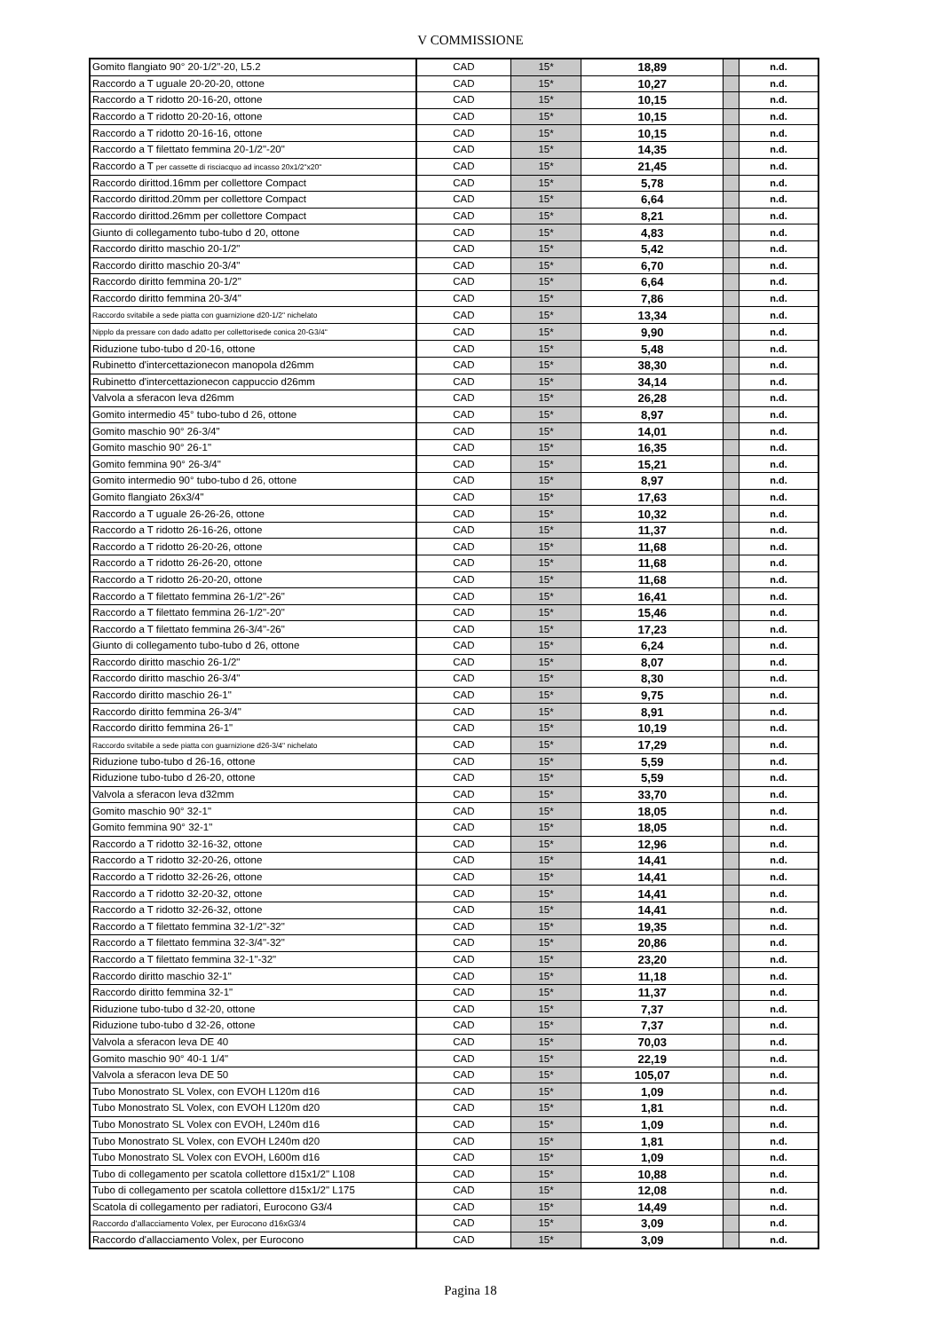V COMMISSIONE
| Gomito flangiato 90° 20-1/2"-20, L5.2 | CAD | 15* | 18,89 | | n.d. |
| Raccordo a T uguale 20-20-20, ottone | CAD | 15* | 10,27 | | n.d. |
| Raccordo a T ridotto 20-16-20, ottone | CAD | 15* | 10,15 | | n.d. |
| Raccordo a T ridotto 20-20-16, ottone | CAD | 15* | 10,15 | | n.d. |
| Raccordo a T ridotto 20-16-16, ottone | CAD | 15* | 10,15 | | n.d. |
| Raccordo a T filettato femmina 20-1/2"-20" | CAD | 15* | 14,35 | | n.d. |
| Raccordo a T per cassette di risciacquo ad incasso 20x1/2"x20" | CAD | 15* | 21,45 | | n.d. |
| Raccordo dirittod.16mm per collettore Compact | CAD | 15* | 5,78 | | n.d. |
| Raccordo dirittod.20mm per collettore Compact | CAD | 15* | 6,64 | | n.d. |
| Raccordo dirittod.26mm per collettore Compact | CAD | 15* | 8,21 | | n.d. |
| Giunto di collegamento tubo-tubo d 20, ottone | CAD | 15* | 4,83 | | n.d. |
| Raccordo diritto maschio 20-1/2" | CAD | 15* | 5,42 | | n.d. |
| Raccordo diritto maschio 20-3/4" | CAD | 15* | 6,70 | | n.d. |
| Raccordo diritto femmina 20-1/2" | CAD | 15* | 6,64 | | n.d. |
| Raccordo diritto femmina 20-3/4" | CAD | 15* | 7,86 | | n.d. |
| Raccordo svitabile a sede piatta con guarnizione d20-1/2" nichelato | CAD | 15* | 13,34 | | n.d. |
| Nipplo da pressare con dado adatto per collettorisede conica 20-G3/4" | CAD | 15* | 9,90 | | n.d. |
| Riduzione tubo-tubo d 20-16, ottone | CAD | 15* | 5,48 | | n.d. |
| Rubinetto d'intercettazionecon manopola d26mm | CAD | 15* | 38,30 | | n.d. |
| Rubinetto d'intercettazionecon cappuccio d26mm | CAD | 15* | 34,14 | | n.d. |
| Valvola a sferacon leva d26mm | CAD | 15* | 26,28 | | n.d. |
| Gomito intermedio 45° tubo-tubo d 26, ottone | CAD | 15* | 8,97 | | n.d. |
| Gomito maschio 90° 26-3/4" | CAD | 15* | 14,01 | | n.d. |
| Gomito maschio 90° 26-1" | CAD | 15* | 16,35 | | n.d. |
| Gomito femmina 90° 26-3/4" | CAD | 15* | 15,21 | | n.d. |
| Gomito intermedio 90° tubo-tubo d 26, ottone | CAD | 15* | 8,97 | | n.d. |
| Gomito flangiato 26x3/4" | CAD | 15* | 17,63 | | n.d. |
| Raccordo a T uguale 26-26-26, ottone | CAD | 15* | 10,32 | | n.d. |
| Raccordo a T ridotto 26-16-26, ottone | CAD | 15* | 11,37 | | n.d. |
| Raccordo a T ridotto 26-20-26, ottone | CAD | 15* | 11,68 | | n.d. |
| Raccordo a T ridotto 26-26-20, ottone | CAD | 15* | 11,68 | | n.d. |
| Raccordo a T ridotto 26-20-20, ottone | CAD | 15* | 11,68 | | n.d. |
| Raccordo a T filettato femmina 26-1/2"-26" | CAD | 15* | 16,41 | | n.d. |
| Raccordo a T filettato femmina 26-1/2"-20" | CAD | 15* | 15,46 | | n.d. |
| Raccordo a T filettato femmina 26-3/4"-26" | CAD | 15* | 17,23 | | n.d. |
| Giunto di collegamento tubo-tubo d 26, ottone | CAD | 15* | 6,24 | | n.d. |
| Raccordo diritto maschio 26-1/2" | CAD | 15* | 8,07 | | n.d. |
| Raccordo diritto maschio 26-3/4" | CAD | 15* | 8,30 | | n.d. |
| Raccordo diritto maschio 26-1" | CAD | 15* | 9,75 | | n.d. |
| Raccordo diritto femmina 26-3/4" | CAD | 15* | 8,91 | | n.d. |
| Raccordo diritto femmina 26-1" | CAD | 15* | 10,19 | | n.d. |
| Raccordo svitabile a sede piatta con guarnizione d26-3/4" nichelato | CAD | 15* | 17,29 | | n.d. |
| Riduzione tubo-tubo d 26-16, ottone | CAD | 15* | 5,59 | | n.d. |
| Riduzione tubo-tubo d 26-20, ottone | CAD | 15* | 5,59 | | n.d. |
| Valvola a sferacon leva d32mm | CAD | 15* | 33,70 | | n.d. |
| Gomito maschio 90° 32-1" | CAD | 15* | 18,05 | | n.d. |
| Gomito femmina 90° 32-1" | CAD | 15* | 18,05 | | n.d. |
| Raccordo a T ridotto 32-16-32, ottone | CAD | 15* | 12,96 | | n.d. |
| Raccordo a T ridotto 32-20-26, ottone | CAD | 15* | 14,41 | | n.d. |
| Raccordo a T ridotto 32-26-26, ottone | CAD | 15* | 14,41 | | n.d. |
| Raccordo a T ridotto 32-20-32, ottone | CAD | 15* | 14,41 | | n.d. |
| Raccordo a T ridotto 32-26-32, ottone | CAD | 15* | 14,41 | | n.d. |
| Raccordo a T filettato femmina 32-1/2"-32" | CAD | 15* | 19,35 | | n.d. |
| Raccordo a T filettato femmina 32-3/4"-32" | CAD | 15* | 20,86 | | n.d. |
| Raccordo a T filettato femmina 32-1"-32" | CAD | 15* | 23,20 | | n.d. |
| Raccordo diritto maschio 32-1" | CAD | 15* | 11,18 | | n.d. |
| Raccordo diritto femmina 32-1" | CAD | 15* | 11,37 | | n.d. |
| Riduzione tubo-tubo d 32-20, ottone | CAD | 15* | 7,37 | | n.d. |
| Riduzione tubo-tubo d 32-26, ottone | CAD | 15* | 7,37 | | n.d. |
| Valvola a sferacon leva DE 40 | CAD | 15* | 70,03 | | n.d. |
| Gomito maschio 90° 40-1 1/4" | CAD | 15* | 22,19 | | n.d. |
| Valvola a sferacon leva DE 50 | CAD | 15* | 105,07 | | n.d. |
| Tubo Monostrato SL Volex, con EVOH L120m d16 | CAD | 15* | 1,09 | | n.d. |
| Tubo Monostrato SL Volex, con EVOH L120m d20 | CAD | 15* | 1,81 | | n.d. |
| Tubo Monostrato SL Volex con EVOH, L240m d16 | CAD | 15* | 1,09 | | n.d. |
| Tubo Monostrato SL Volex, con EVOH L240m d20 | CAD | 15* | 1,81 | | n.d. |
| Tubo Monostrato SL Volex con EVOH, L600m d16 | CAD | 15* | 1,09 | | n.d. |
| Tubo di collegamento per scatola collettore d15x1/2" L108 | CAD | 15* | 10,88 | | n.d. |
| Tubo di collegamento per scatola collettore d15x1/2" L175 | CAD | 15* | 12,08 | | n.d. |
| Scatola di collegamento per radiatori, Eurocono G3/4 | CAD | 15* | 14,49 | | n.d. |
| Raccordo d'allacciamento Volex, per Eurocono d16xG3/4 | CAD | 15* | 3,09 | | n.d. |
| Raccordo d'allacciamento Volex, per Eurocono | CAD | 15* | 3,09 | | n.d. |
Pagina 18